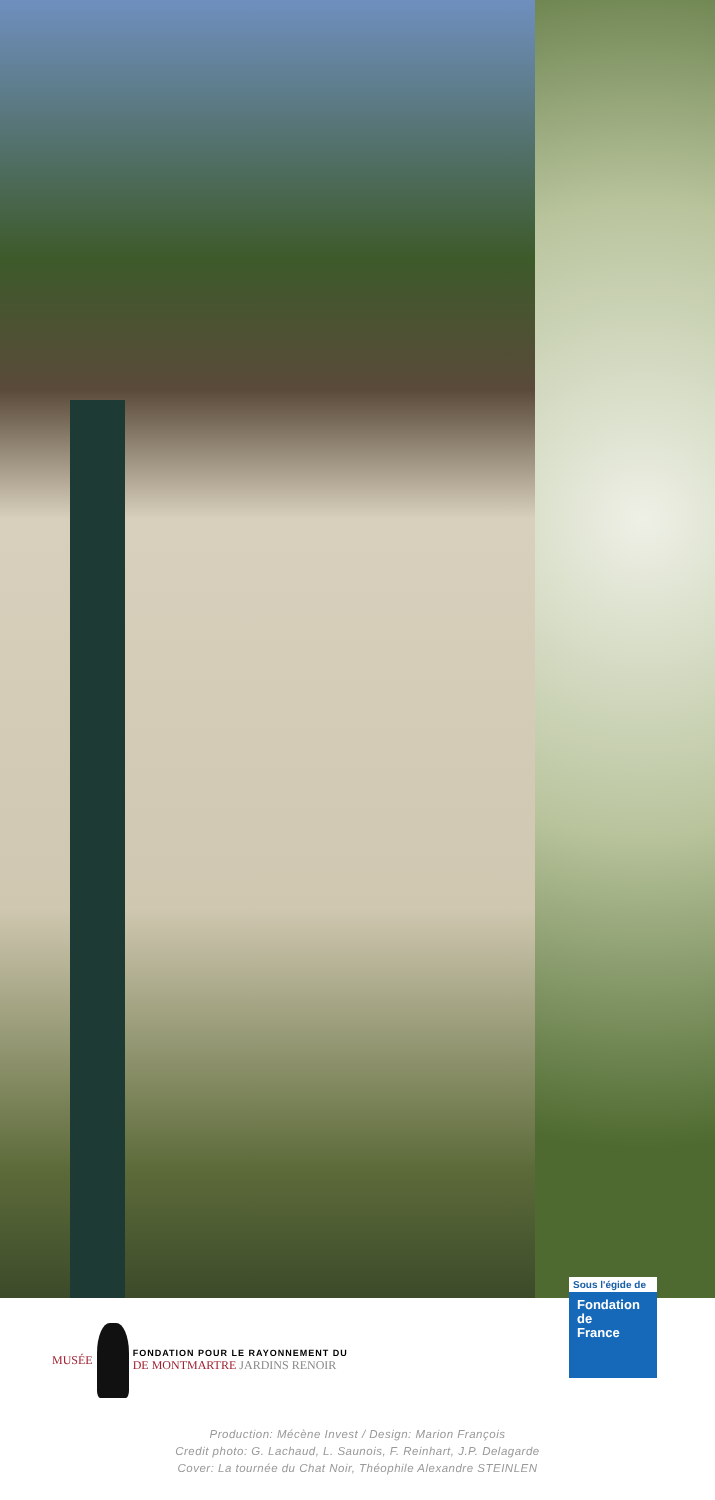Sous l'égide de
Fondation
de
France
MUSÉE
FONDATION POUR LE RAYONNEMENT DU
DE MONTMARTRE JARDINS RENOIR
Production: Mécène Invest / Design: Marion François
Credit photo: G. Lachaud, L. Saunois, F. Reinhart, J.P. Delagarde
Cover: La tournée du Chat Noir, Théophile Alexandre STEINLEN